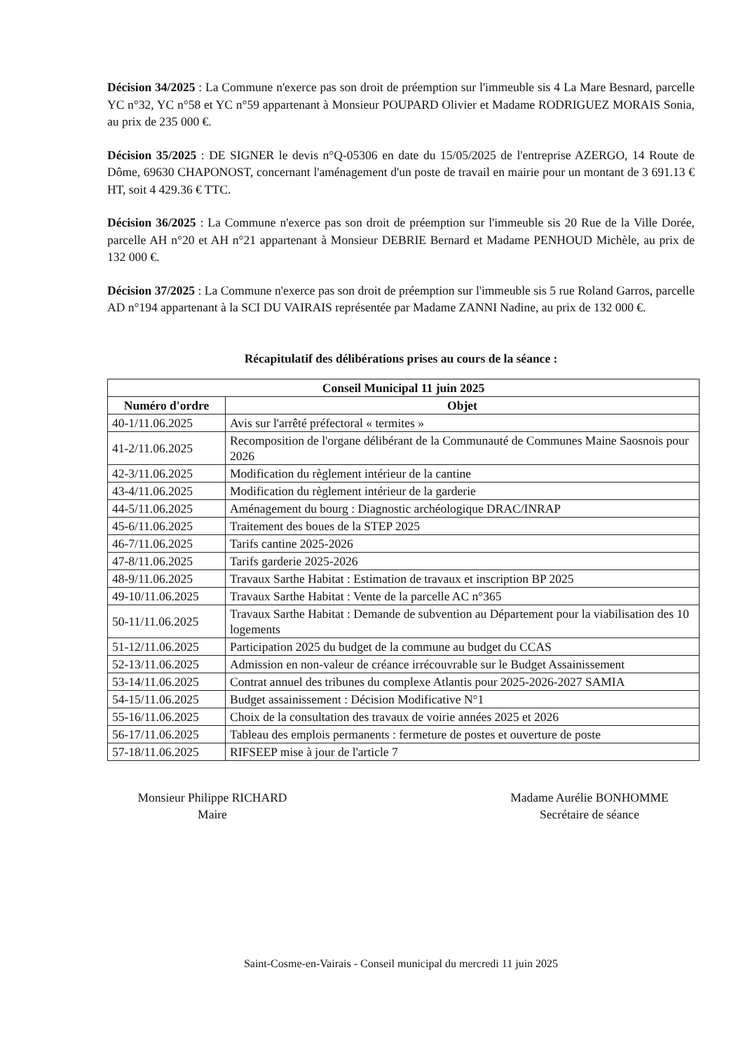Décision 34/2025 : La Commune n'exerce pas son droit de préemption sur l'immeuble sis 4 La Mare Besnard, parcelle YC n°32, YC n°58 et YC n°59 appartenant à Monsieur POUPARD Olivier et Madame RODRIGUEZ MORAIS Sonia, au prix de 235 000 €.
Décision 35/2025 : DE SIGNER le devis n°Q-05306 en date du 15/05/2025 de l'entreprise AZERGO, 14 Route de Dôme, 69630 CHAPONOST, concernant l'aménagement d'un poste de travail en mairie pour un montant de 3 691.13 € HT, soit 4 429.36 € TTC.
Décision 36/2025 : La Commune n'exerce pas son droit de préemption sur l'immeuble sis 20 Rue de la Ville Dorée, parcelle AH n°20 et AH n°21 appartenant à Monsieur DEBRIE Bernard et Madame PENHOUD Michèle, au prix de 132 000 €.
Décision 37/2025 : La Commune n'exerce pas son droit de préemption sur l'immeuble sis 5 rue Roland Garros, parcelle AD n°194 appartenant à la SCI DU VAIRAIS représentée par Madame ZANNI Nadine, au prix de 132 000 €.
Récapitulatif des délibérations prises au cours de la séance :
| Conseil Municipal 11 juin 2025 | |
| --- | --- |
| Numéro d'ordre | Objet |
| 40-1/11.06.2025 | Avis sur l'arrêté préfectoral « termites » |
| 41-2/11.06.2025 | Recomposition de l'organe délibérant de la Communauté de Communes Maine Saosnois pour 2026 |
| 42-3/11.06.2025 | Modification du règlement intérieur de la cantine |
| 43-4/11.06.2025 | Modification du règlement intérieur de la garderie |
| 44-5/11.06.2025 | Aménagement du bourg : Diagnostic archéologique DRAC/INRAP |
| 45-6/11.06.2025 | Traitement des boues de la STEP 2025 |
| 46-7/11.06.2025 | Tarifs cantine 2025-2026 |
| 47-8/11.06.2025 | Tarifs garderie 2025-2026 |
| 48-9/11.06.2025 | Travaux Sarthe Habitat : Estimation de travaux et inscription BP 2025 |
| 49-10/11.06.2025 | Travaux Sarthe Habitat : Vente de la parcelle AC n°365 |
| 50-11/11.06.2025 | Travaux Sarthe Habitat : Demande de subvention au Département pour la viabilisation des 10 logements |
| 51-12/11.06.2025 | Participation 2025 du budget de la commune au budget du CCAS |
| 52-13/11.06.2025 | Admission en non-valeur de créance irrécouvrable sur le Budget Assainissement |
| 53-14/11.06.2025 | Contrat annuel des tribunes du complexe Atlantis pour 2025-2026-2027 SAMIA |
| 54-15/11.06.2025 | Budget assainissement : Décision Modificative N°1 |
| 55-16/11.06.2025 | Choix de la consultation des travaux de voirie années 2025 et 2026 |
| 56-17/11.06.2025 | Tableau des emplois permanents : fermeture de postes et ouverture de poste |
| 57-18/11.06.2025 | RIFSEEP mise à jour de l'article 7 |
Monsieur Philippe RICHARD
Maire
Madame Aurélie BONHOMME
Secrétaire de séance
Saint-Cosme-en-Vairais - Conseil municipal du mercredi 11 juin 2025